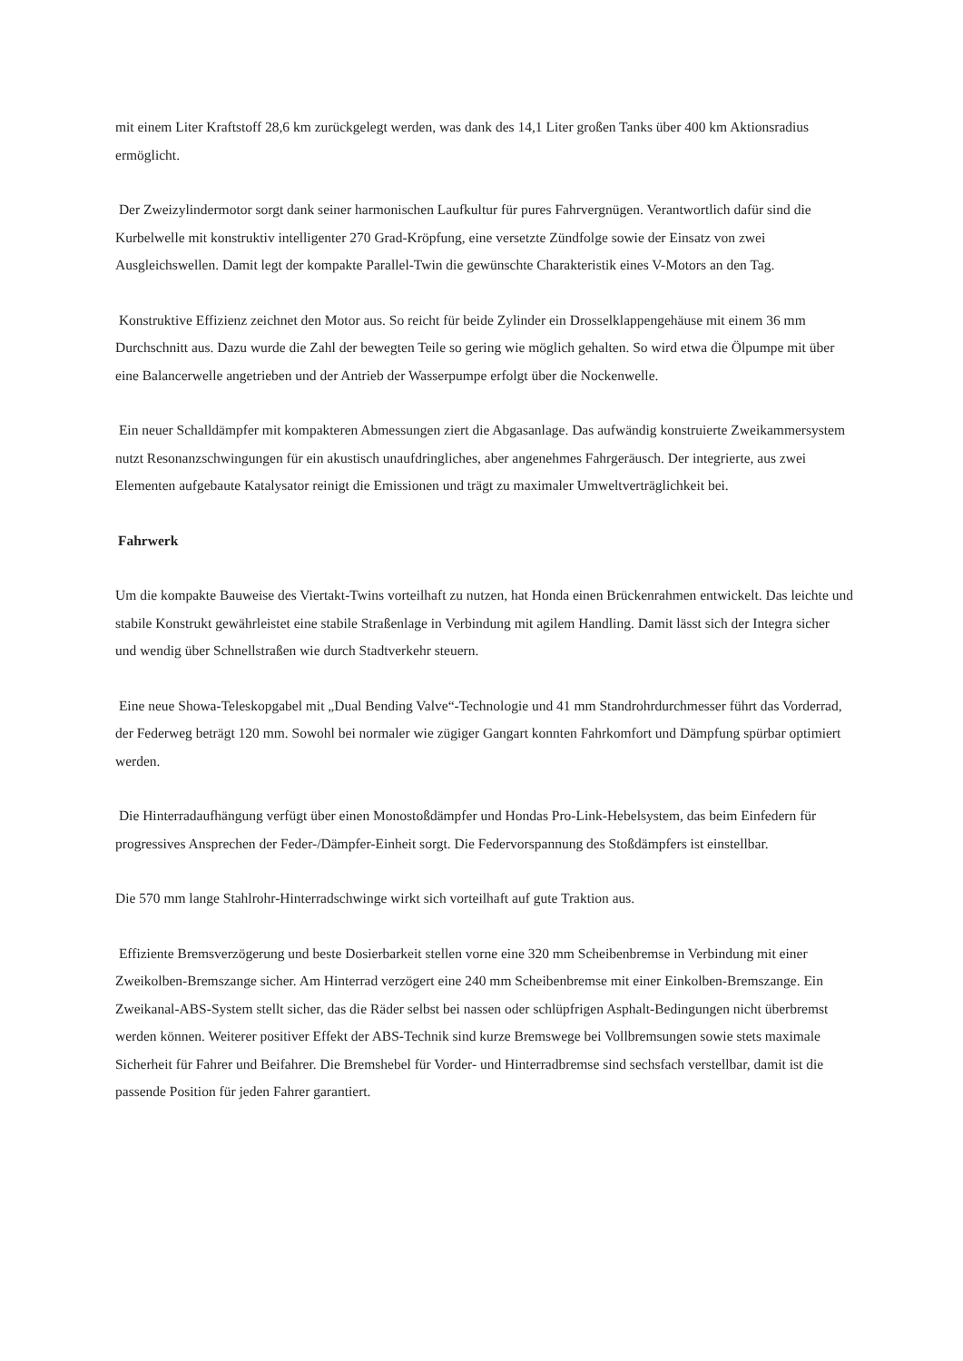mit einem Liter Kraftstoff 28,6 km zurückgelegt werden, was dank des 14,1 Liter großen Tanks über 400 km Aktionsradius ermöglicht.
Der Zweizylindermotor sorgt dank seiner harmonischen Laufkultur für pures Fahrvergnügen. Verantwortlich dafür sind die Kurbelwelle mit konstruktiv intelligenter 270 Grad-Kröpfung, eine versetzte Zündfolge sowie der Einsatz von zwei Ausgleichswellen. Damit legt der kompakte Parallel-Twin die gewünschte Charakteristik eines V-Motors an den Tag.
Konstruktive Effizienz zeichnet den Motor aus. So reicht für beide Zylinder ein Drosselklappengehäuse mit einem 36 mm Durchschnitt aus. Dazu wurde die Zahl der bewegten Teile so gering wie möglich gehalten. So wird etwa die Ölpumpe mit über eine Balancerwelle angetrieben und der Antrieb der Wasserpumpe erfolgt über die Nockenwelle.
Ein neuer Schalldämpfer mit kompakteren Abmessungen ziert die Abgasanlage. Das aufwändig konstruierte Zweikammersystem nutzt Resonanzschwingungen für ein akustisch unaufdringliches, aber angenehmes Fahrgeräusch. Der integrierte, aus zwei Elementen aufgebaute Katalysator reinigt die Emissionen und trägt zu maximaler Umweltverträglichkeit bei.
Fahrwerk
Um die kompakte Bauweise des Viertakt-Twins vorteilhaft zu nutzen, hat Honda einen Brückenrahmen entwickelt. Das leichte und stabile Konstrukt gewährleistet eine stabile Straßenlage in Verbindung mit agilem Handling. Damit lässt sich der Integra sicher und wendig über Schnellstraßen wie durch Stadtverkehr steuern.
Eine neue Showa-Teleskopgabel mit „Dual Bending Valve“-Technologie und 41 mm Standrohrdurchmesser führt das Vorderrad, der Federweg beträgt 120 mm. Sowohl bei normaler wie zügiger Gangart konnten Fahrkomfort und Dämpfung spürbar optimiert werden.
Die Hinterradaufhängung verfügt über einen Monostoßdämpfer und Hondas Pro-Link-Hebelsystem, das beim Einfedern für progressives Ansprechen der Feder-/Dämpfer-Einheit sorgt. Die Federvorspannung des Stoßdämpfers ist einstellbar.
Die 570 mm lange Stahlrohr-Hinterradschwinge wirkt sich vorteilhaft auf gute Traktion aus.
Effiziente Bremsverzögerung und beste Dosierbarkeit stellen vorne eine 320 mm Scheibenbremse in Verbindung mit einer Zweikolben-Bremszange sicher. Am Hinterrad verzögert eine 240 mm Scheibenbremse mit einer Einkolben-Bremszange. Ein Zweikanal-ABS-System stellt sicher, das die Räder selbst bei nassen oder schlüpfrigen Asphalt-Bedingungen nicht überbremst werden können. Weiterer positiver Effekt der ABS-Technik sind kurze Bremswege bei Vollbremsungen sowie stets maximale Sicherheit für Fahrer und Beifahrer. Die Bremshebel für Vorder- und Hinterradbremse sind sechsfach verstellbar, damit ist die passende Position für jeden Fahrer garantiert.